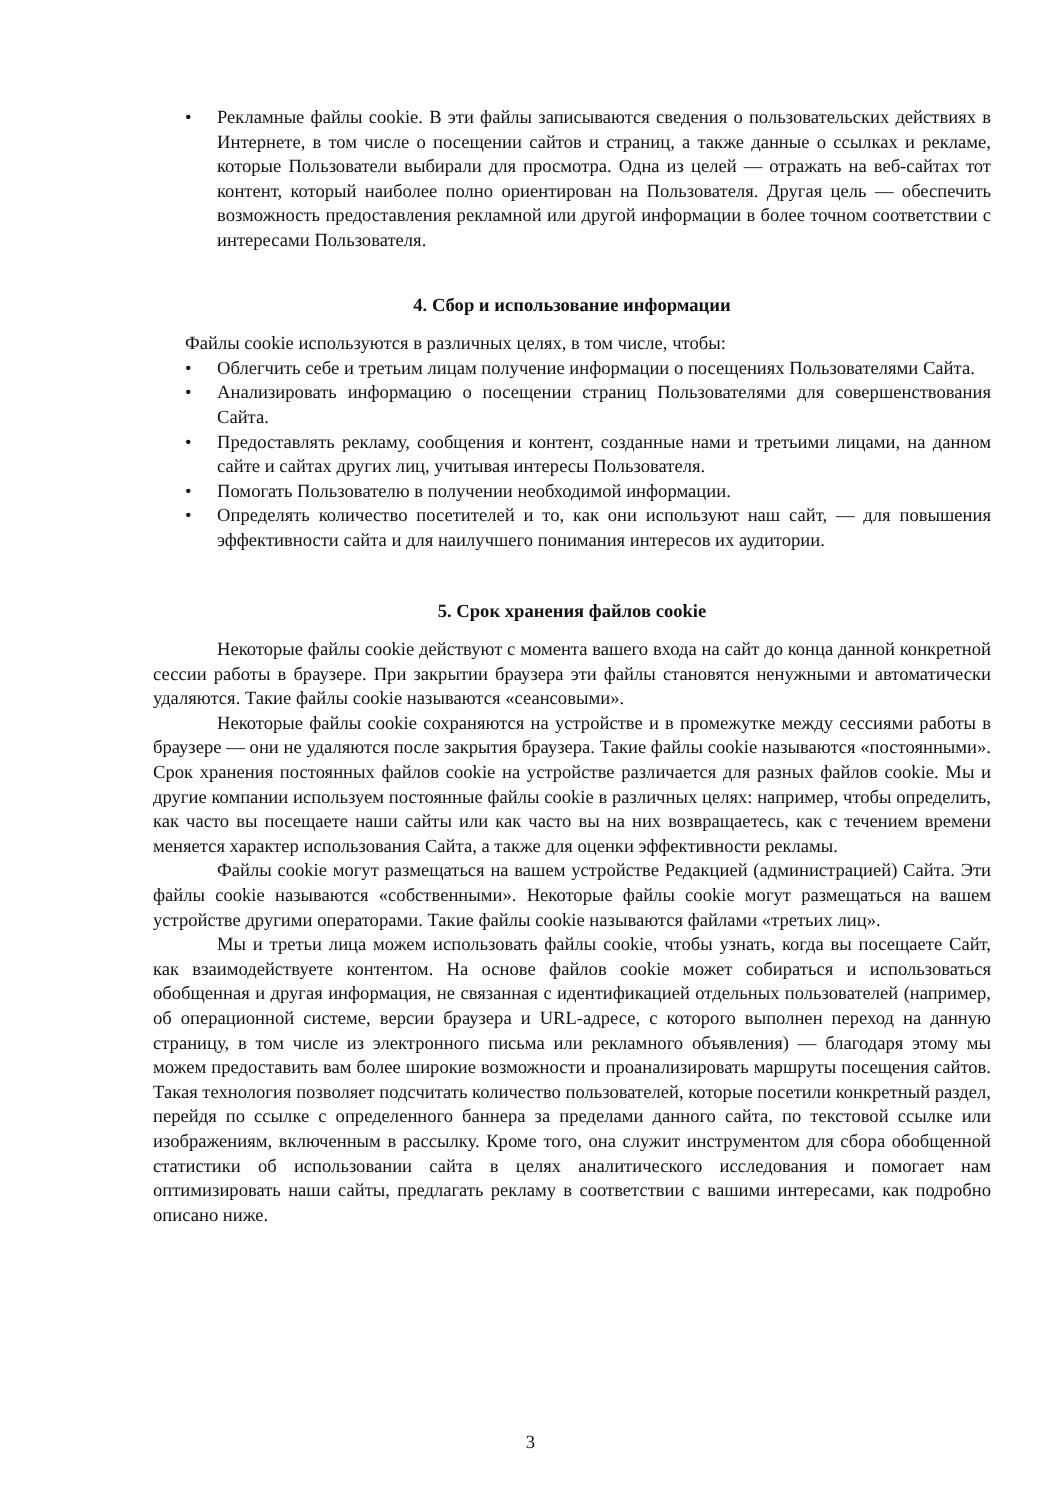• Рекламные файлы cookie. В эти файлы записываются сведения о пользовательских действиях в Интернете, в том числе о посещении сайтов и страниц, а также данные о ссылках и рекламе, которые Пользователи выбирали для просмотра. Одна из целей — отражать на веб-сайтах тот контент, который наиболее полно ориентирован на Пользователя. Другая цель — обеспечить возможность предоставления рекламной или другой информации в более точном соответствии с интересами Пользователя.
4. Сбор и использование информации
Файлы cookie используются в различных целях, в том числе, чтобы:
• Облегчить себе и третьим лицам получение информации о посещениях Пользователями Сайта.
• Анализировать информацию о посещении страниц Пользователями для совершенствования Сайта.
• Предоставлять рекламу, сообщения и контент, созданные нами и третьими лицами, на данном сайте и сайтах других лиц, учитывая интересы Пользователя.
• Помогать Пользователю в получении необходимой информации.
• Определять количество посетителей и то, как они используют наш сайт, — для повышения эффективности сайта и для наилучшего понимания интересов их аудитории.
5. Срок хранения файлов cookie
Некоторые файлы cookie действуют с момента вашего входа на сайт до конца данной конкретной сессии работы в браузере. При закрытии браузера эти файлы становятся ненужными и автоматически удаляются. Такие файлы cookie называются «сеансовыми».
Некоторые файлы cookie сохраняются на устройстве и в промежутке между сессиями работы в браузере — они не удаляются после закрытия браузера. Такие файлы cookie называются «постоянными». Срок хранения постоянных файлов cookie на устройстве различается для разных файлов cookie. Мы и другие компании используем постоянные файлы cookie в различных целях: например, чтобы определить, как часто вы посещаете наши сайты или как часто вы на них возвращаетесь, как с течением времени меняется характер использования Сайта, а также для оценки эффективности рекламы.
Файлы cookie могут размещаться на вашем устройстве Редакцией (администрацией) Сайта. Эти файлы cookie называются «собственными». Некоторые файлы cookie могут размещаться на вашем устройстве другими операторами. Такие файлы cookie называются файлами «третьих лиц».
Мы и третьи лица можем использовать файлы cookie, чтобы узнать, когда вы посещаете Сайт, как взаимодействуете контентом. На основе файлов cookie может собираться и использоваться обобщенная и другая информация, не связанная с идентификацией отдельных пользователей (например, об операционной системе, версии браузера и URL-адресе, с которого выполнен переход на данную страницу, в том числе из электронного письма или рекламного объявления) — благодаря этому мы можем предоставить вам более широкие возможности и проанализировать маршруты посещения сайтов. Такая технология позволяет подсчитать количество пользователей, которые посетили конкретный раздел, перейдя по ссылке с определенного баннера за пределами данного сайта, по текстовой ссылке или изображениям, включенным в рассылку. Кроме того, она служит инструментом для сбора обобщенной статистики об использовании сайта в целях аналитического исследования и помогает нам оптимизировать наши сайты, предлагать рекламу в соответствии с вашими интересами, как подробно описано ниже.
3